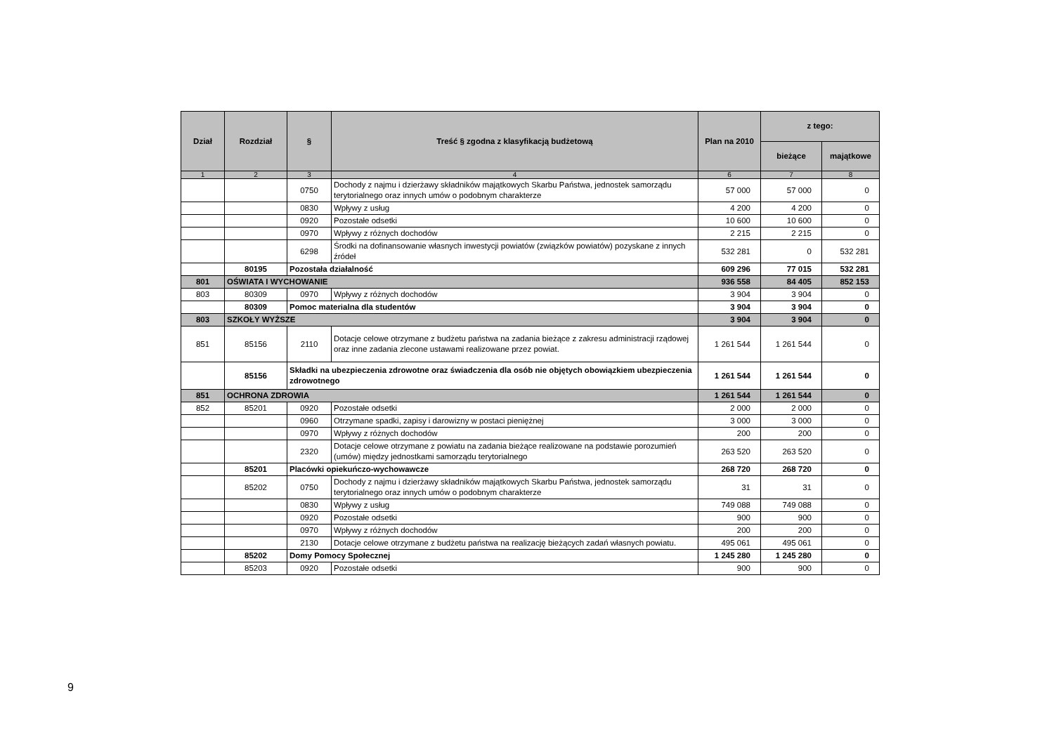| Dział | Rozdział | § | Treść § zgodna z klasyfikacją budżetową | Plan na 2010 | z tego: | |
| --- | --- | --- | --- | --- | --- | --- |
| | | | | | bieżące | majątkowe |
| 1 | 2 | 3 | 4 | 6 | 7 | 8 |
| | | 0750 | Dochody z najmu i dzierżawy składników majątkowych Skarbu Państwa, jednostek samorządu terytorialnego oraz innych umów o podobnym charakterze | 57 000 | 57 000 | 0 |
| | | 0830 | Wpływy z usług | 4 200 | 4 200 | 0 |
| | | 0920 | Pozostałe odsetki | 10 600 | 10 600 | 0 |
| | | 0970 | Wpływy z różnych dochodów | 2 215 | 2 215 | 0 |
| | | 6298 | Środki na dofinansowanie własnych inwestycji powiatów (związków powiatów) pozyskane z innych źródeł | 532 281 | 0 | 532 281 |
| | 80195 | Pozostała działalność | | 609 296 | 77 015 | 532 281 |
| 801 | OŚWIATA I WYCHOWANIE | | | 936 558 | 84 405 | 852 153 |
| 803 | 80309 | 0970 | Wpływy z różnych dochodów | 3 904 | 3 904 | 0 |
| | 80309 | Pomoc materialna dla studentów | | 3 904 | 3 904 | 0 |
| 803 | SZKOŁY WYŻSZE | | | 3 904 | 3 904 | 0 |
| 851 | 85156 | 2110 | Dotacje celowe otrzymane z budżetu państwa na zadania bieżące z zakresu administracji rządowej oraz inne zadania zlecone ustawami realizowane przez powiat. | 1 261 544 | 1 261 544 | 0 |
| | 85156 | Składki na ubezpieczenia zdrowotne oraz świadczenia dla osób nie objętych obowiązkiem ubezpieczenia zdrowotnego | | 1 261 544 | 1 261 544 | 0 |
| 851 | OCHRONA ZDROWIA | | | 1 261 544 | 1 261 544 | 0 |
| 852 | 85201 | 0920 | Pozostałe odsetki | 2 000 | 2 000 | 0 |
| | | 0960 | Otrzymane spadki, zapisy i darowizny w postaci pieniężnej | 3 000 | 3 000 | 0 |
| | | 0970 | Wpływy z różnych dochodów | 200 | 200 | 0 |
| | | 2320 | Dotacje celowe otrzymane z powiatu na zadania bieżące realizowane na podstawie porozumień (umów) między jednostkami samorządu terytorialnego | 263 520 | 263 520 | 0 |
| | 85201 | Placówki opiekuńczo-wychowawcze | | 268 720 | 268 720 | 0 |
| | 85202 | 0750 | Dochody z najmu i dzierżawy składników majątkowych Skarbu Państwa, jednostek samorządu terytorialnego oraz innych umów o podobnym charakterze | 31 | 31 | 0 |
| | | 0830 | Wpływy z usług | 749 088 | 749 088 | 0 |
| | | 0920 | Pozostałe odsetki | 900 | 900 | 0 |
| | | 0970 | Wpływy z różnych dochodów | 200 | 200 | 0 |
| | | 2130 | Dotacje celowe otrzymane z budżetu państwa na realizację bieżących zadań własnych powiatu. | 495 061 | 495 061 | 0 |
| | 85202 | Domy Pomocy Społecznej | | 1 245 280 | 1 245 280 | 0 |
| | 85203 | 0920 | Pozostałe odsetki | 900 | 900 | 0 |
9